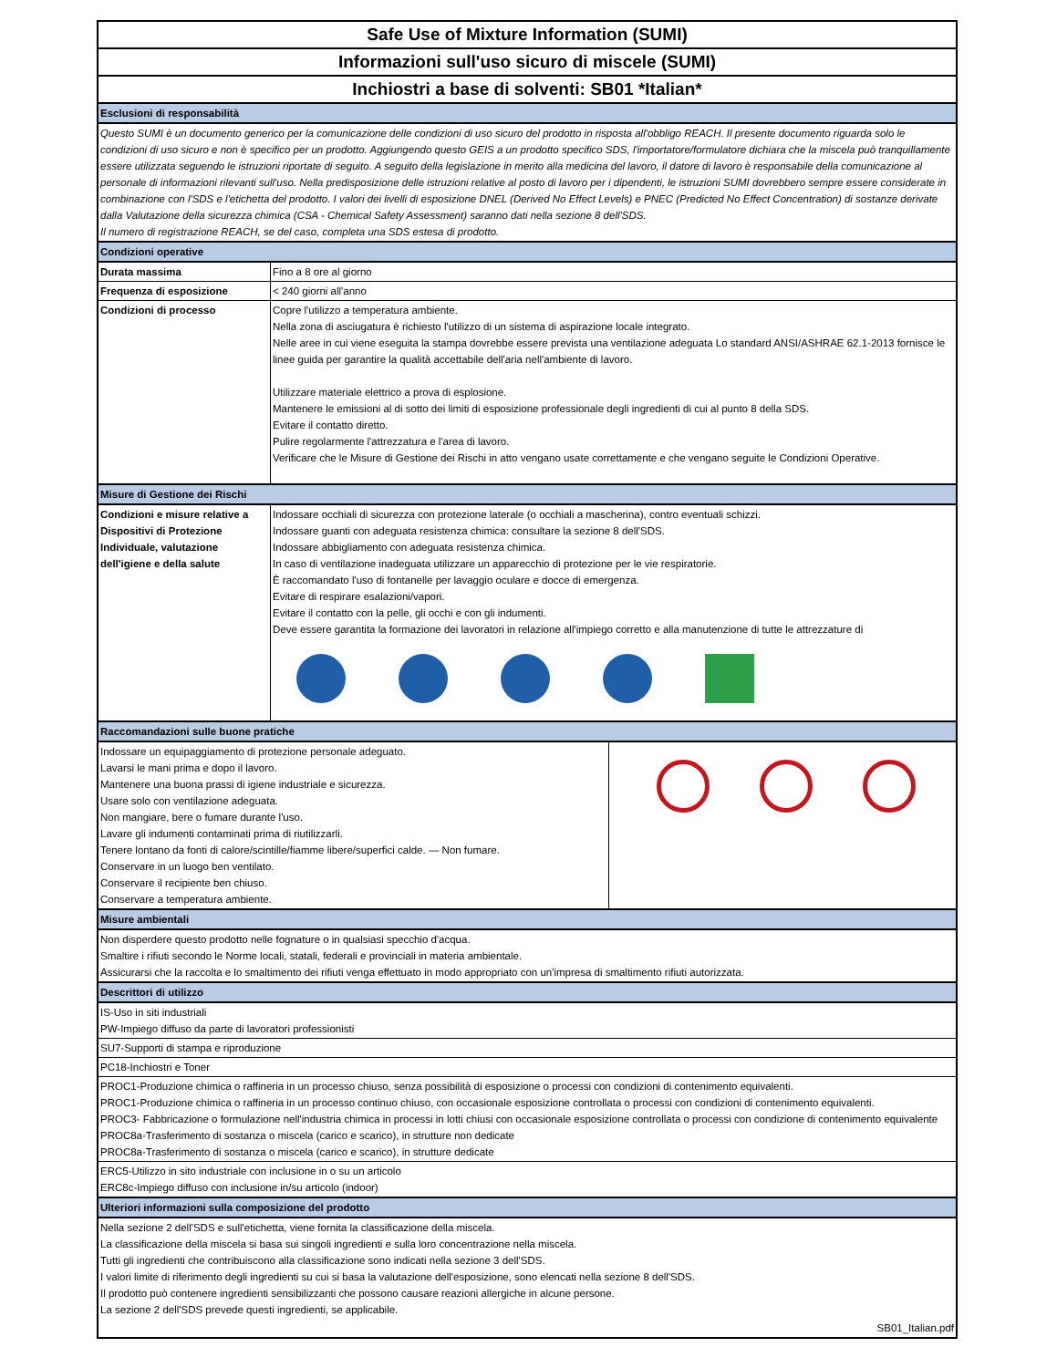Safe Use of Mixture Information (SUMI)
Informazioni sull'uso sicuro di miscele (SUMI)
Inchiostri a base di solventi: SB01 *Italian*
| Esclusioni di responsabilità | |
| Questo SUMI è un documento generico per la comunicazione delle condizioni di uso sicuro del prodotto in risposta all'obbligo REACH. Il presente documento riguarda solo le condizioni di uso sicuro e non è specifico per un prodotto. Aggiungendo questo GEIS a un prodotto specifico SDS, l'importatore/formulatore dichiara che la miscela può tranquillamente essere utilizzata seguendo le istruzioni riportate di seguito. A seguito della legislazione in merito alla medicina del lavoro, il datore di lavoro è responsabile della comunicazione al personale di informazioni rilevanti sull'uso. Nella predisposizione delle istruzioni relative al posto di lavoro per i dipendenti, le istruzioni SUMI dovrebbero sempre essere considerate in combinazione con l'SDS e l'etichetta del prodotto. I valori dei livelli di esposizione DNEL (Derived No Effect Levels) e PNEC (Predicted No Effect Concentration) di sostanze derivate dalla Valutazione della sicurezza chimica (CSA - Chemical Safety Assessment) saranno dati nella sezione 8 dell'SDS. Il numero di registrazione REACH, se del caso, completa una SDS estesa di prodotto. | |
| Condizioni operative | |
| Durata massima | Fino a 8 ore al giorno |
| Frequenza di esposizione | < 240 giorni all'anno |
| Condizioni di processo | Copre l'utilizzo a temperatura ambiente. Nella zona di asciugatura è richiesto l'utilizzo di un sistema di aspirazione locale integrato. Nelle aree in cui viene eseguita la stampa dovrebbe essere prevista una ventilazione adeguata Lo standard ANSI/ASHRAE 62.1-2013 fornisce le linee guida per garantire la qualità accettabile dell'aria nell'ambiente di lavoro. Utilizzare materiale elettrico a prova di esplosione. Mantenere le emissioni al di sotto dei limiti di esposizione professionale degli ingredienti di cui al punto 8 della SDS. Evitare il contatto diretto. Pulire regolarmente l'attrezzatura e l'area di lavoro. Verificare che le Misure di Gestione dei Rischi in atto vengano usate correttamente e che vengano seguite le Condizioni Operative. |
| Misure di Gestione dei Rischi | |
| Condizioni e misure relative a Dispositivi di Protezione Individuale, valutazione dell'igiene e della salute | Indossare occhiali di sicurezza con protezione laterale (o occhiali a mascherina), contro eventuali schizzi. Indossare guanti con adeguata resistenza chimica: consultare la sezione 8 dell'SDS. Indossare abbigliamento con adeguata resistenza chimica. In caso di ventilazione inadeguata utilizzare un apparecchio di protezione per le vie respiratorie. È raccomandato l'uso di fontanelle per lavaggio oculare e docce di emergenza. Evitare di respirare esalazioni/vapori. Evitare il contatto con la pelle, gli occhi e con gli indumenti. Deve essere garantita la formazione dei lavoratori in relazione all'impiego corretto e alla manutenzione di tutte le attrezzature di |
| Raccomandazioni sulle buone pratiche | |
| Indossare un equipaggiamento di protezione personale adeguato. Lavarsi le mani prima e dopo il lavoro. Mantenere una buona prassi di igiene industriale e sicurezza. Usare solo con ventilazione adeguata. Non mangiare, bere o fumare durante l'uso. Lavare gli indumenti contaminati prima di riutilizzarli. Tenere lontano da fonti di calore/scintille/fiamme libere/superfici calde. — Non fumare. Conservare in un luogo ben ventilato. Conservare il recipiente ben chiuso. Conservare a temperatura ambiente. | |
| Misure ambientali | |
| Non disperdere questo prodotto nelle fognature o in qualsiasi specchio d'acqua. Smaltire i rifiuti secondo le Norme locali, statali, federali e provinciali in materia ambientale. Assicurarsi che la raccolta e lo smaltimento dei rifiuti venga effettuato in modo appropriato con un'impresa di smaltimento rifiuti autorizzata. | |
| Descrittori di utilizzo | |
| IS-Uso in siti industriali PW-Impiego diffuso da parte di lavoratori professionisti | |
| SU7-Supporti di stampa e riproduzione | |
| PC18-Inchiostri e Toner | |
| PROC1-Produzione chimica o raffineria in un processo chiuso, senza possibilità di esposizione o processi con condizioni di contenimento equivalenti. PROC1-Produzione chimica o raffineria in un processo continuo chiuso, con occasionale esposizione controllata o processi con condizioni di contenimento equivalenti. PROC3- Fabbricazione o formulazione nell'industria chimica in processi in lotti chiusi con occasionale esposizione controllata o processi con condizione di contenimento equivalente PROC8a-Trasferimento di sostanza o miscela (carico e scarico), in strutture non dedicate PROC8a-Trasferimento di sostanza o miscela (carico e scarico), in strutture dedicate | |
| ERC5-Utilizzo in sito industriale con inclusione in o su un articolo ERC8c-Impiego diffuso con inclusione in/su articolo (indoor) | |
| Ulteriori informazioni sulla composizione del prodotto | |
| Nella sezione 2 dell'SDS e sull'etichetta, viene fornita la classificazione della miscela. La classificazione della miscela si basa sui singoli ingredienti e sulla loro concentrazione nella miscela. Tutti gli ingredienti che contribuiscono alla classificazione sono indicati nella sezione 3 dell'SDS. I valori limite di riferimento degli ingredienti su cui si basa la valutazione dell'esposizione, sono elencati nella sezione 8 dell'SDS. Il prodotto può contenere ingredienti sensibilizzanti che possono causare reazioni allergiche in alcune persone. La sezione 2 dell'SDS prevede questi ingredienti, se applicabile. | |
| SB01_Italian.pdf | |